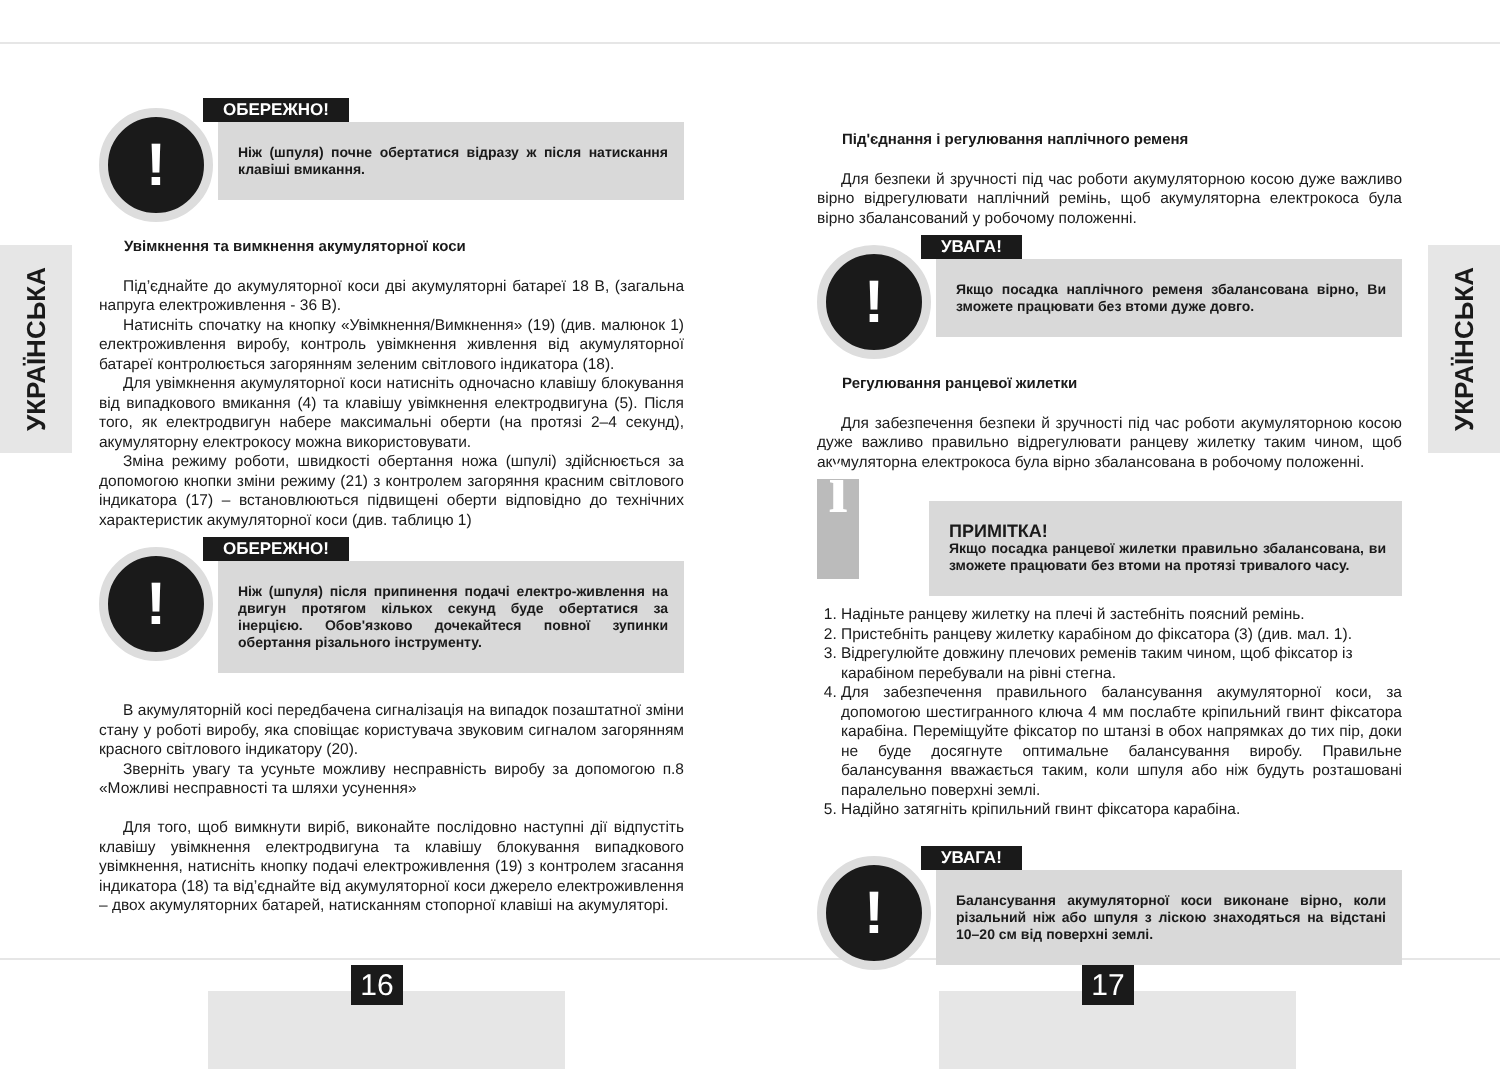УКРАЇНСЬКА
УКРАЇНСЬКА
!
ОБЕРЕЖНО!
Ніж (шпуля) почне обертатися відразу ж після натискання клавіші вмикання.
Увімкнення та вимкнення акумуляторної коси
Під’єднайте до акумуляторної коси дві акумуляторні батареї 18 В, (загальна напруга електроживлення - 36 В).
Натисніть спочатку на кнопку «Увімкнення/Вимкнення» (19) (див. малюнок 1) електроживлення виробу, контроль увімкнення живлення від акумуляторної батареї контролюється загорянням зеленим світлового індикатора (18).
Для увімкнення акумуляторної коси натисніть одночасно клавішу блокування від випадкового вмикання (4) та клавішу увімкнення електродвигуна (5). Після того, як електродвигун набере максимальні оберти (на протязі 2–4 секунд), акумуляторну електрокосу можна використовувати.
Зміна режиму роботи, швидкості обертання ножа (шпулі) здійснюється за допомогою кнопки зміни режиму (21) з контролем загоряння красним світлового індикатора (17) – встановлюються підвищені оберти відповідно до технічних характеристик акумуляторної коси (див. таблицю 1)
!
ОБЕРЕЖНО!
Ніж (шпуля) після припинення подачі електро-живлення на двигун протягом кількох секунд буде обертатися за інерцією. Обов'язково дочекайтеся повної зупинки обертання різального інструменту.
В акумуляторній косі передбачена сигналізація на випадок позаштатної зміни стану у роботі виробу, яка сповіщає користувача звуковим сигналом загорянням красного світлового індикатору (20).
Зверніть увагу та усуньте можливу несправність виробу за допомогою п.8 «Можливі несправності та шляхи усунення»
Для того, щоб вимкнути виріб, виконайте послідовно наступні дії відпустіть клавішу увімкнення електродвигуна та клавішу блокування випадкового увімкнення, натисніть кнопку подачі електроживлення (19) з контролем згасання індикатора (18) та від’єднайте від акумуляторної коси джерело електроживлення – двох акумуляторних батарей, натисканням стопорної клавіші на акумуляторі.
Під'єднання і регулювання наплічного ременя
Для безпеки й зручності під час роботи акумуляторною косою дуже важливо вірно відрегулювати наплічний ремінь, щоб акумуляторна електрокоса була вірно збалансований у робочому положенні.
!
УВАГА!
Якщо посадка наплічного ременя збалансована вірно, Ви зможете працювати без втоми дуже довго.
Регулювання ранцевої жилетки
Для забезпечення безпеки й зручності під час роботи акумуляторною косою дуже важливо правильно відрегулювати ранцеву жилетку таким чином, щоб акумуляторна електрокоса була вірно збалансована в робочому положенні.
i
ПРИМІТКА!
Якщо посадка ранцевої жилетки правильно збалансована, ви зможете працювати без втоми на протязі тривалого часу.
1. Надіньте ранцеву жилетку на плечі й застебніть поясний ремінь.
2. Пристебніть ранцеву жилетку карабіном до фіксатора (3) (див. мал. 1).
3. Відрегулюйте довжину плечових ременів таким чином, щоб фіксатор із карабіном перебували на рівні стегна.
4. Для забезпечення правильного балансування акумуляторної коси, за допомогою шестигранного ключа 4 мм послабте кріпильний гвинт фіксатора карабіна. Переміщуйте фіксатор по штанзі в обох напрямках до тих пір, доки не буде досягнуте оптимальне балансування виробу. Правильне балансування вважається таким, коли шпуля або ніж будуть розташовані паралельно поверхні землі.
5. Надійно затягніть кріпильний гвинт фіксатора карабіна.
!
УВАГА!
Балансування акумуляторної коси виконане вірно, коли різальний ніж або шпуля з ліскою знаходяться на відстані 10–20 см від поверхні землі.
16 17